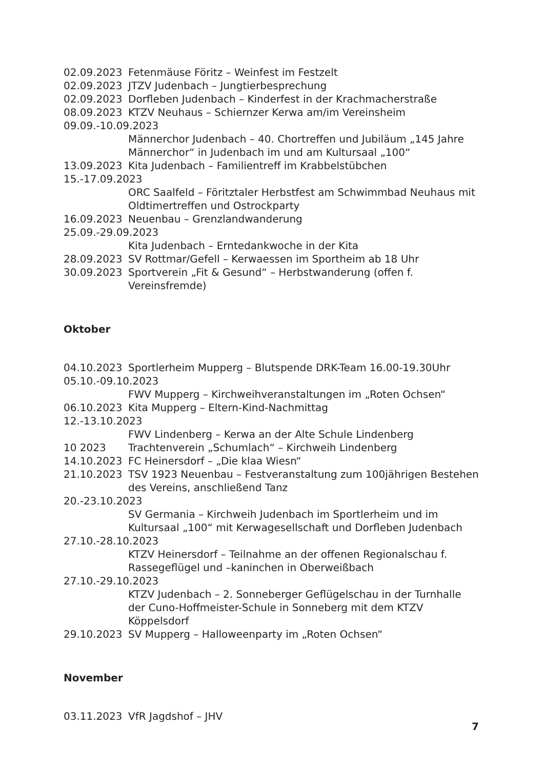02.09.2023 Fetenmäuse Föritz – Weinfest im Festzelt
02.09.2023 JTZV Judenbach – Jungtierbesprechung
02.09.2023 Dorfleben Judenbach – Kinderfest in der Krachmacherstraße
08.09.2023 KTZV Neuhaus – Schiernzer Kerwa am/im Vereinsheim
09.09.-10.09.2023
Männerchor Judenbach – 40. Chortreffen und Jubiläum „145 Jahre Männerchor“ in Judenbach im und am Kultursaal „100“
13.09.2023 Kita Judenbach – Familientreff im Krabbelstübchen
15.-17.09.2023
ORC Saalfeld – Föritztaler Herbstfest am Schwimmbad Neuhaus mit Oldtimertreffen und Ostrockparty
16.09.2023 Neuenbau – Grenzlandwanderung
25.09.-29.09.2023
Kita Judenbach – Erntedankwoche in der Kita
28.09.2023 SV Rottmar/Gefell – Kerwaessen im Sportheim ab 18 Uhr
30.09.2023 Sportverein „Fit & Gesund“ – Herbstwanderung (offen f. Vereinsfremde)
Oktober
04.10.2023 Sportlerheim Mupperg – Blutspende DRK-Team 16.00-19.30Uhr
05.10.-09.10.2023
FWV Mupperg – Kirchweihveranstaltungen im „Roten Ochsen“
06.10.2023 Kita Mupperg – Eltern-Kind-Nachmittag
12.-13.10.2023
FWV Lindenberg – Kerwa an der Alte Schule Lindenberg
10 2023 Trachtenverein „Schumlach“ – Kirchweih Lindenberg
14.10.2023 FC Heinersdorf – „Die klaa Wiesn“
21.10.2023 TSV 1923 Neuenbau – Festveranstaltung zum 100jährigen Bestehen des Vereins, anschließend Tanz
20.-23.10.2023
SV Germania – Kirchweih Judenbach im Sportlerheim und im Kultursaal „100“ mit Kerwagesellschaft und Dorfleben Judenbach
27.10.-28.10.2023
KTZV Heinersdorf – Teilnahme an der offenen Regionalschau f. Rassegeflügel und –kaninchen in Oberweißbach
27.10.-29.10.2023
KTZV Judenbach – 2. Sonneberger Geflügelschau in der Turnhalle der Cuno-Hoffmeister-Schule in Sonneberg mit dem KTZV Köppelsdorf
29.10.2023 SV Mupperg – Halloweenparty im „Roten Ochsen“
November
03.11.2023 VfR Jagdshof – JHV
7